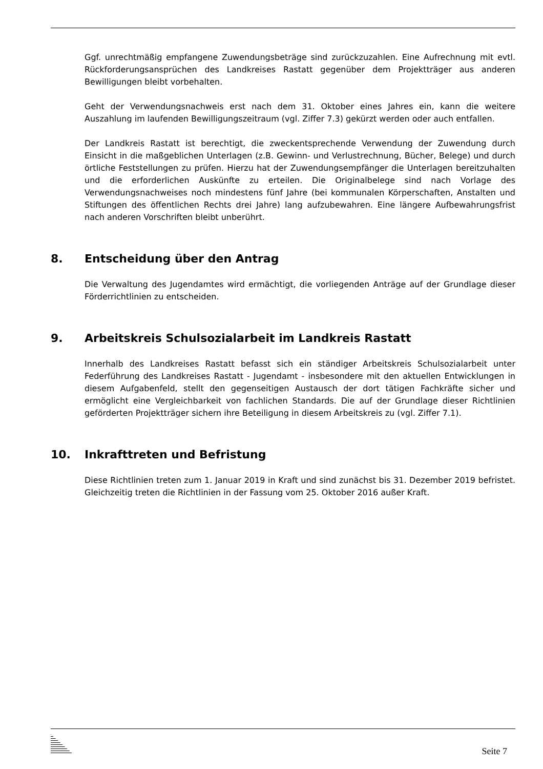Ggf. unrechtmäßig empfangene Zuwendungsbeträge sind zurückzuzahlen. Eine Aufrechnung mit evtl. Rückforderungsansprüchen des Landkreises Rastatt gegenüber dem Projektträger aus anderen Bewilligungen bleibt vorbehalten.
Geht der Verwendungsnachweis erst nach dem 31. Oktober eines Jahres ein, kann die weitere Auszahlung im laufenden Bewilligungszeitraum (vgl. Ziffer 7.3) gekürzt werden oder auch entfallen.
Der Landkreis Rastatt ist berechtigt, die zweckentsprechende Verwendung der Zuwendung durch Einsicht in die maßgeblichen Unterlagen (z.B. Gewinn- und Verlustrechnung, Bücher, Belege) und durch örtliche Feststellungen zu prüfen. Hierzu hat der Zuwendungsempfänger die Unterlagen bereitzuhalten und die erforderlichen Auskünfte zu erteilen. Die Originalbelege sind nach Vorlage des Verwendungsnachweises noch mindestens fünf Jahre (bei kommunalen Körperschaften, Anstalten und Stiftungen des öffentlichen Rechts drei Jahre) lang aufzubewahren. Eine längere Aufbewahrungsfrist nach anderen Vorschriften bleibt unberührt.
8. Entscheidung über den Antrag
Die Verwaltung des Jugendamtes wird ermächtigt, die vorliegenden Anträge auf der Grundlage dieser Förderrichtlinien zu entscheiden.
9. Arbeitskreis Schulsozialarbeit im Landkreis Rastatt
Innerhalb des Landkreises Rastatt befasst sich ein ständiger Arbeitskreis Schulsozialarbeit unter Federführung des Landkreises Rastatt - Jugendamt - insbesondere mit den aktuellen Entwicklungen in diesem Aufgabenfeld, stellt den gegenseitigen Austausch der dort tätigen Fachkräfte sicher und ermöglicht eine Vergleichbarkeit von fachlichen Standards. Die auf der Grundlage dieser Richtlinien geförderten Projektträger sichern ihre Beteiligung in diesem Arbeitskreis zu (vgl. Ziffer 7.1).
10. Inkrafttreten und Befristung
Diese Richtlinien treten zum 1. Januar 2019 in Kraft und sind zunächst bis 31. Dezember 2019 befristet. Gleichzeitig treten die Richtlinien in der Fassung vom 25. Oktober 2016 außer Kraft.
Seite 7